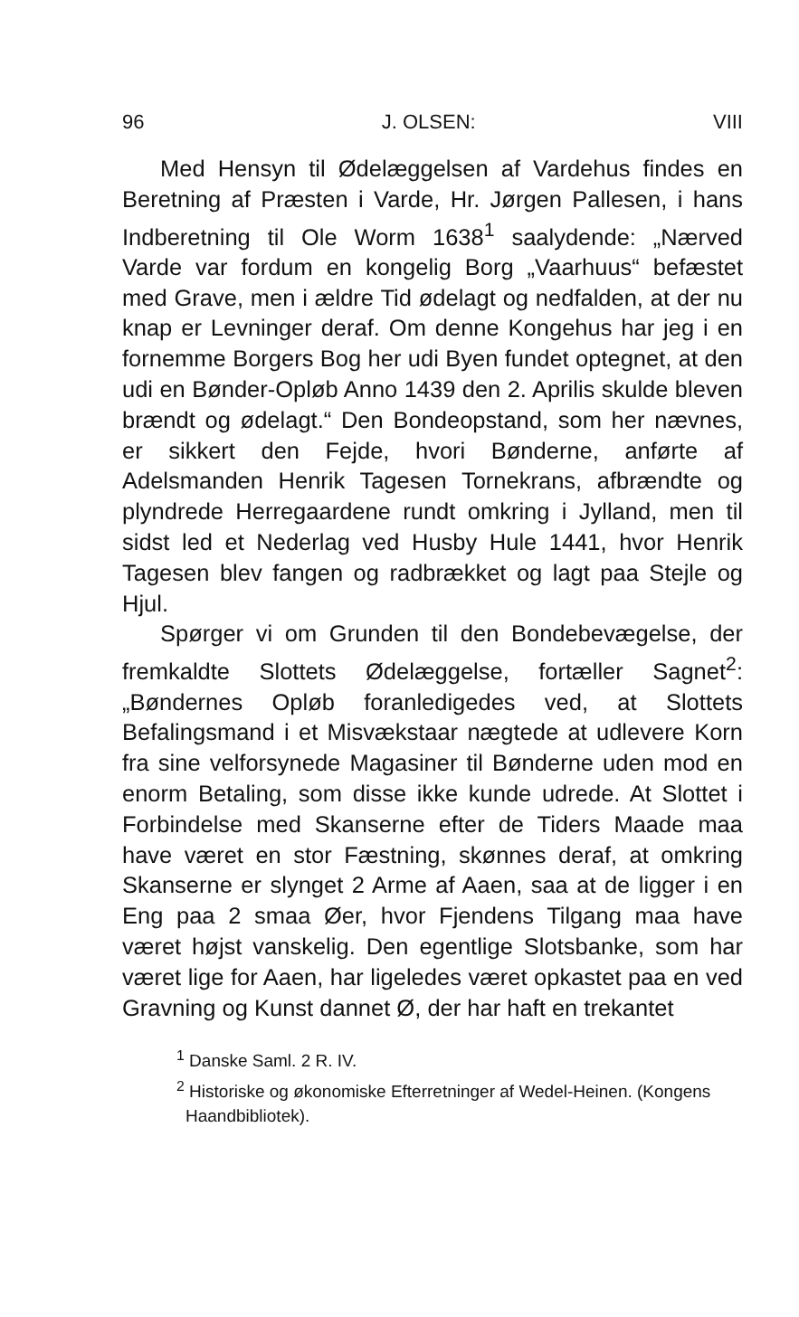96 J. OLSEN: VIII
Med Hensyn til Ødelæggelsen af Vardehus findes en Beretning af Præsten i Varde, Hr. Jørgen Pallesen, i hans Indberetning til Ole Worm 1638<sup>1</sup> saalydende: „Nærved Varde var fordum en kongelig Borg „Vaarhuus“ befæstet med Grave, men i ældre Tid ødelagt og nedfalden, at der nu knap er Levninger deraf. Om denne Kongehus har jeg i en fornemme Borgers Bog her udi Byen fundet optegnet, at den udi en Bønder-Opløb Anno 1439 den 2. Aprilis skulde bleven brændt og ødelagt.“ Den Bondeopstand, som her nævnes, er sikkert den Fejde, hvori Bønderne, anførte af Adelsmanden Henrik Tagesen Tornekrans, afbrændte og plyndrede Herregaardene rundt omkring i Jylland, men til sidst led et Nederlag ved Husby Hule 1441, hvor Henrik Tagesen blev fangen og radbrækket og lagt paa Stejle og Hjul.
Spørger vi om Grunden til den Bondebevægelse, der fremkaldte Slottets Ødelæggelse, fortæller Sagnet<sup>2</sup>: „Bøndernes Opløb foranledigedes ved, at Slottets Befalingsmand i et Misvækstaar nægtede at udlevere Korn fra sine velforsynede Magasiner til Bønderne uden mod en enorm Betaling, som disse ikke kunde udrede. At Slottet i Forbindelse med Skanserne efter de Tiders Maade maa have været en stor Fæstning, skønnes deraf, at omkring Skanserne er slynget 2 Arme af Aaen, saa at de ligger i en Eng paa 2 smaa Øer, hvor Fjendens Tilgang maa have været højst vanskelig. Den egentlige Slotsbanke, som har været lige for Aaen, har ligeledes været opkastet paa en ved Gravning og Kunst dannet Ø, der har haft en trekantet
<sup>1</sup> Danske Saml. 2 R. IV.
<sup>2</sup> Historiske og økonomiske Efterretninger af Wedel-Heinen. (Kongens Haandbibliotek).